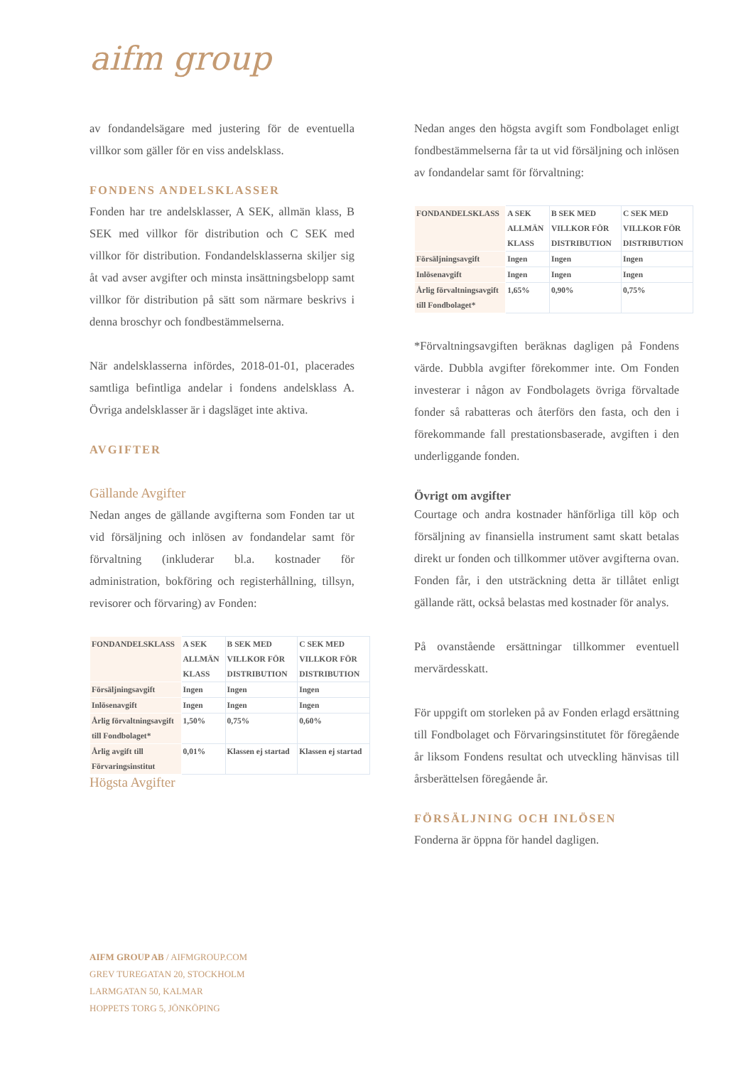aifm group
av fondandelsägare med justering för de eventuella villkor som gäller för en viss andelsklass.
FONDENS ANDELSKLASSER
Fonden har tre andelsklasser, A SEK, allmän klass, B SEK med villkor för distribution och C SEK med villkor för distribution. Fondandelsklasserna skiljer sig åt vad avser avgifter och minsta insättningsbelopp samt villkor för distribution på sätt som närmare beskrivs i denna broschyr och fondbestämmelserna.
När andelsklasserna infördes, 2018-01-01, placerades samtliga befintliga andelar i fondens andelsklass A. Övriga andelsklasser är i dagsläget inte aktiva.
AVGIFTER
Gällande Avgifter
Nedan anges de gällande avgifterna som Fonden tar ut vid försäljning och inlösen av fondandelar samt för förvaltning (inkluderar bl.a. kostnader för administration, bokföring och registerhållning, tillsyn, revisorer och förvaring) av Fonden:
| FONDANDELSKLASS | A SEK ALLMÄN KLASS | B SEK MED VILLKOR FÖR DISTRIBUTION | C SEK MED VILLKOR FÖR DISTRIBUTION |
| --- | --- | --- | --- |
| Försäljningsavgift | Ingen | Ingen | Ingen |
| Inlösenavgift | Ingen | Ingen | Ingen |
| Årlig förvaltningsavgift till Fondbolaget* | 1,50% | 0,75% | 0,60% |
| Årlig avgift till Förvaringsinstitut | 0,01% | Klassen ej startad | Klassen ej startad |
Högsta Avgifter
Nedan anges den högsta avgift som Fondbolaget enligt fondbestämmelserna får ta ut vid försäljning och inlösen av fondandelar samt för förvaltning:
| FONDANDELSKLASS | A SEK ALLMÄN KLASS | B SEK MED VILLKOR FÖR DISTRIBUTION | C SEK MED VILLKOR FÖR DISTRIBUTION |
| --- | --- | --- | --- |
| Försäljningsavgift | Ingen | Ingen | Ingen |
| Inlösenavgift | Ingen | Ingen | Ingen |
| Årlig förvaltningsavgift till Fondbolaget* | 1,65% | 0,90% | 0,75% |
*Förvaltningsavgiften beräknas dagligen på Fondens värde. Dubbla avgifter förekommer inte. Om Fonden investerar i någon av Fondbolagets övriga förvaltade fonder så rabatteras och återförs den fasta, och den i förekommande fall prestationsbaserade, avgiften i den underliggande fonden.
Övrigt om avgifter
Courtage och andra kostnader hänförliga till köp och försäljning av finansiella instrument samt skatt betalas direkt ur fonden och tillkommer utöver avgifterna ovan. Fonden får, i den utsträckning detta är tillåtet enligt gällande rätt, också belastas med kostnader för analys.
På ovanstående ersättningar tillkommer eventuell mervärdesskatt.
För uppgift om storleken på av Fonden erlagd ersättning till Fondbolaget och Förvaringsinstitutet för föregående år liksom Fondens resultat och utveckling hänvisas till årsberättelsen föregående år.
FÖRSÄLJNING OCH INLÖSEN
Fonderna är öppna för handel dagligen.
AIFM GROUP AB / AIFMGROUP.COM
GREV TUREGATAN 20, STOCKHOLM
LARMGATAN 50, KALMAR
HOPPETS TORG 5, JÖNKÖPING